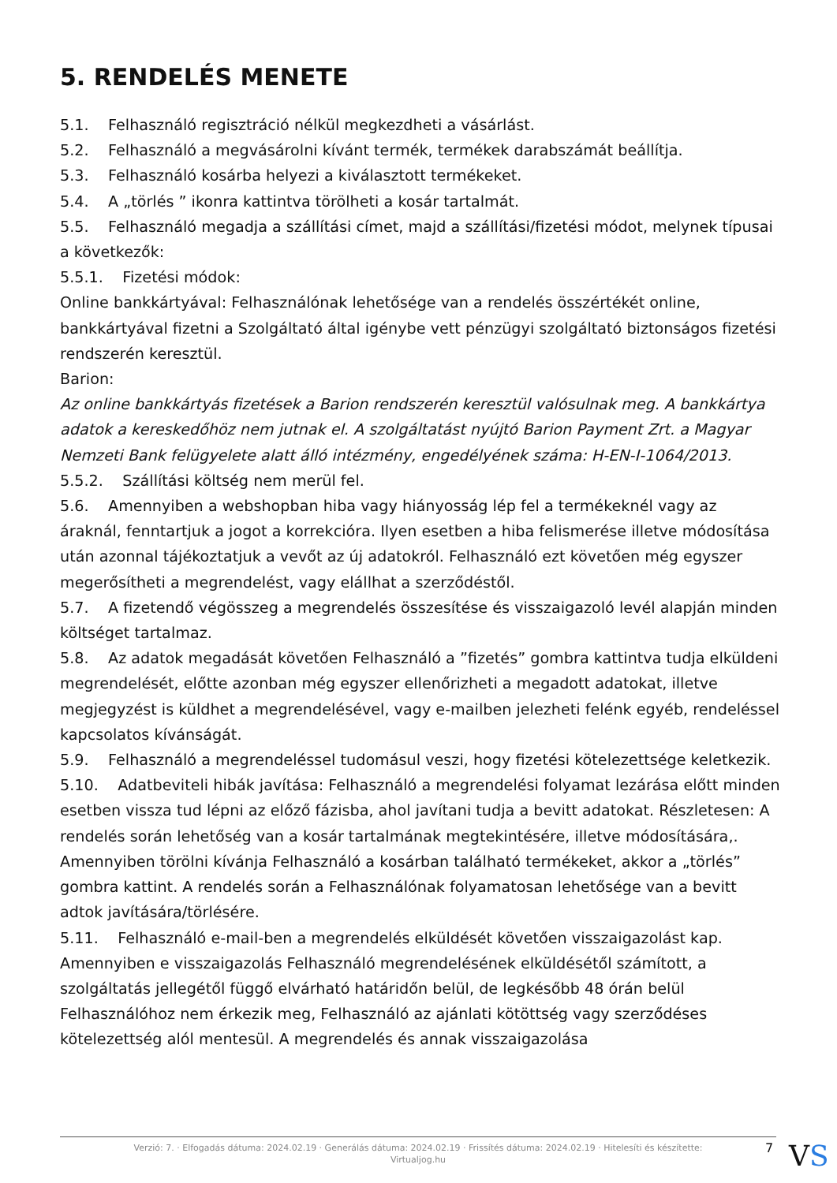5. RENDELÉS MENETE
5.1. Felhasználó regisztráció nélkül megkezdheti a vásárlást.
5.2. Felhasználó a megvásárolni kívánt termék, termékek darabszámát beállítja.
5.3. Felhasználó kosárba helyezi a kiválasztott termékeket.
5.4. A „törlés ” ikonra kattintva törölheti a kosár tartalmát.
5.5. Felhasználó megadja a szállítási címet, majd a szállítási/fizetési módot, melynek típusai a következők:
5.5.1. Fizetési módok:
Online bankkártyával: Felhasználónak lehetősége van a rendelés összértékét online, bankkártyával fizetni a Szolgáltató által igénybe vett pénzügyi szolgáltató biztonságos fizetési rendszerén keresztül.
Barion:
Az online bankkártyás fizetések a Barion rendszerén keresztül valósulnak meg. A bankkártya adatok a kereskedőhöz nem jutnak el. A szolgáltatást nyújtó Barion Payment Zrt. a Magyar Nemzeti Bank felügyelete alatt álló intézmény, engedélyének száma: H-EN-I-1064/2013.
5.5.2. Szállítási költség nem merül fel.
5.6. Amennyiben a webshopban hiba vagy hiányosság lép fel a termékeknél vagy az áraknál, fenntartjuk a jogot a korrekcióra. Ilyen esetben a hiba felismerése illetve módosítása után azonnal tájékoztatjuk a vevőt az új adatokról. Felhasználó ezt követően még egyszer megerősítheti a megrendelést, vagy elállhat a szerződéstől.
5.7. A fizetendő végösszeg a megrendelés összesítése és visszaigazoló levél alapján minden költséget tartalmaz.
5.8. Az adatok megadását követően Felhasználó a ”fizetés” gombra kattintva tudja elküldeni megrendelését, előtte azonban még egyszer ellenőrizheti a megadott adatokat, illetve megjegyzést is küldhet a megrendelésével, vagy e-mailben jelezheti felénk egyéb, rendeléssel kapcsolatos kívánságát.
5.9. Felhasználó a megrendeléssel tudomásul veszi, hogy fizetési kötelezettsége keletkezik.
5.10. Adatbeviteli hibák javítása: Felhasználó a megrendelési folyamat lezárása előtt minden esetben vissza tud lépni az előző fázisba, ahol javítani tudja a bevitt adatokat. Részletesen: A rendelés során lehetőség van a kosár tartalmának megtekintésére, illetve módosítására,. Amennyiben törölni kívánja Felhasználó a kosárban található termékeket, akkor a „törlés” gombra kattint. A rendelés során a Felhasználónak folyamatosan lehetősége van a bevitt adtok javítására/törlésére.
5.11. Felhasználó e-mail-ben a megrendelés elküldését követően visszaigazolást kap. Amennyiben e visszaigazolás Felhasználó megrendelésének elküldésétől számított, a szolgáltatás jellegétől függő elvárható határidőn belül, de legkésőbb 48 órán belül Felhasználóhoz nem érkezik meg, Felhasználó az ajánlati kötöttség vagy szerződéses kötelezettség alól mentesül. A megrendelés és annak visszaigazolása
Verzió: 7. · Elfogadás dátuma: 2024.02.19 · Generálás dátuma: 2024.02.19 · Frissítés dátuma: 2024.02.19 · Hitelesíti és készítette:
Virtualjog.hu
7 VS